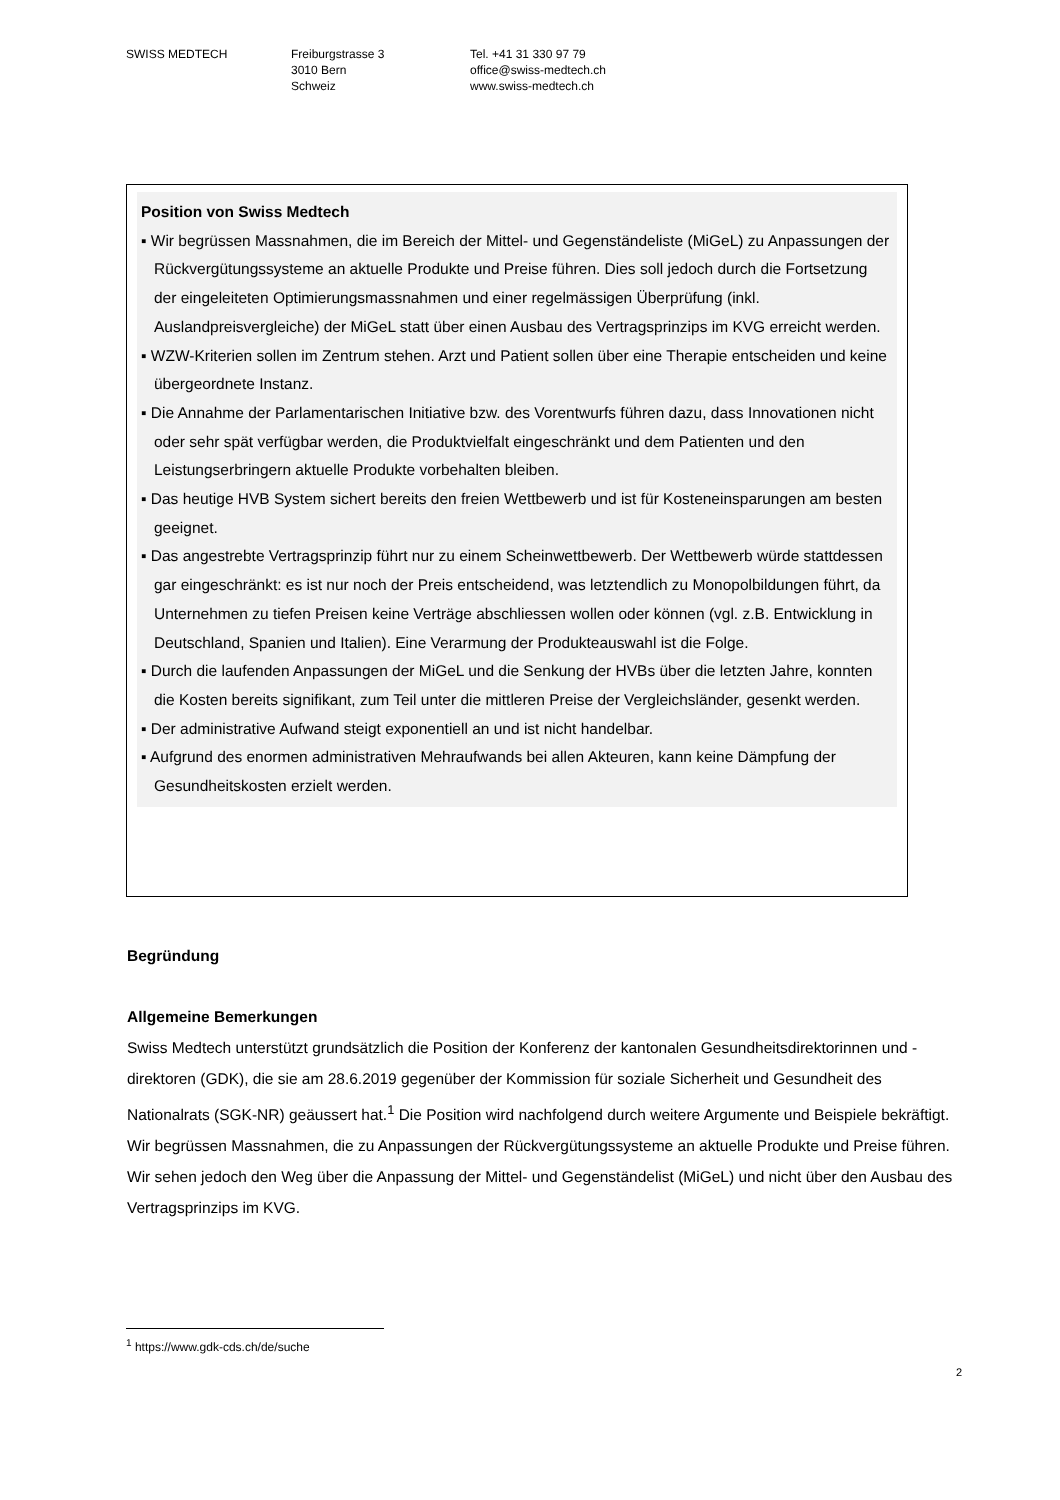SWISS MEDTECH Freiburgstrasse 3
3010 Bern
Schweiz
Tel. +41 31 330 97 79
office@swiss-medtech.ch
www.swiss-medtech.ch
Position von Swiss Medtech
▪ Wir begrüssen Massnahmen, die im Bereich der Mittel- und Gegenständeliste (MiGeL) zu Anpassungen der Rückvergütungssysteme an aktuelle Produkte und Preise führen. Dies soll jedoch durch die Fortsetzung der eingeleiteten Optimierungsmassnahmen und einer regelmässigen Überprüfung (inkl. Auslandpreisvergleiche) der MiGeL statt über einen Ausbau des Vertragsprinzips im KVG erreicht werden.
▪ WZW-Kriterien sollen im Zentrum stehen. Arzt und Patient sollen über eine Therapie entscheiden und keine übergeordnete Instanz.
▪ Die Annahme der Parlamentarischen Initiative bzw. des Vorentwurfs führen dazu, dass Innovationen nicht oder sehr spät verfügbar werden, die Produktvielfalt eingeschränkt und dem Patienten und den Leistungserbringern aktuelle Produkte vorbehalten bleiben.
▪ Das heutige HVB System sichert bereits den freien Wettbewerb und ist für Kosteneinsparungen am besten geeignet.
▪ Das angestrebte Vertragsprinzip führt nur zu einem Scheinwettbewerb. Der Wettbewerb würde stattdessen gar eingeschränkt: es ist nur noch der Preis entscheidend, was letztendlich zu Monopolbildungen führt, da Unternehmen zu tiefen Preisen keine Verträge abschliessen wollen oder können (vgl. z.B. Entwicklung in Deutschland, Spanien und Italien). Eine Verarmung der Produkteauswahl ist die Folge.
▪ Durch die laufenden Anpassungen der MiGeL und die Senkung der HVBs über die letzten Jahre, konnten die Kosten bereits signifikant, zum Teil unter die mittleren Preise der Vergleichsländer, gesenkt werden.
▪ Der administrative Aufwand steigt exponentiell an und ist nicht handelbar.
▪ Aufgrund des enormen administrativen Mehraufwands bei allen Akteuren, kann keine Dämpfung der Gesundheitskosten erzielt werden.
Begründung
Allgemeine Bemerkungen
Swiss Medtech unterstützt grundsätzlich die Position der Konferenz der kantonalen Gesundheitsdirektorinnen und -direktoren (GDK), die sie am 28.6.2019 gegenüber der Kommission für soziale Sicherheit und Gesundheit des Nationalrats (SGK-NR) geäussert hat.<sup>1</sup> Die Position wird nachfolgend durch weitere Argumente und Beispiele bekräftigt.
Wir begrüssen Massnahmen, die zu Anpassungen der Rückvergütungssysteme an aktuelle Produkte und Preise führen. Wir sehen jedoch den Weg über die Anpassung der Mittel- und Gegenständelist (MiGeL) und nicht über den Ausbau des Vertragsprinzips im KVG.
<sup>1</sup> https://www.gdk-cds.ch/de/suche
2